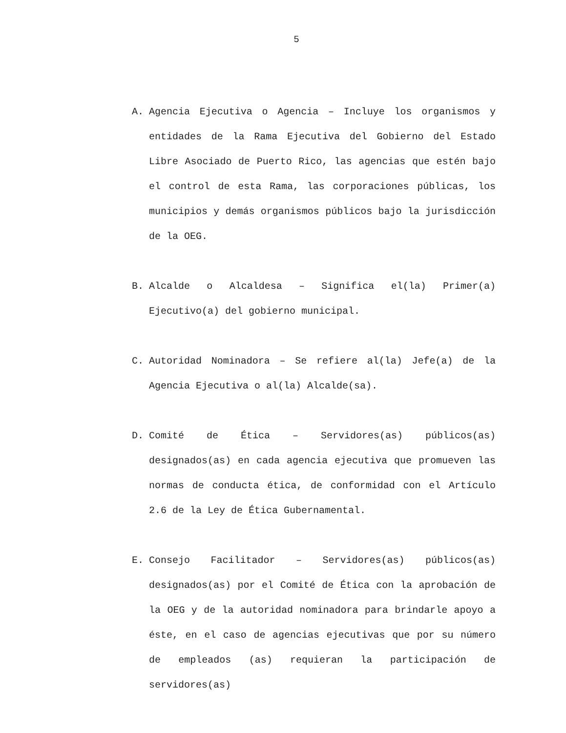5
A. Agencia Ejecutiva o Agencia – Incluye los organismos y entidades de la Rama Ejecutiva del Gobierno del Estado Libre Asociado de Puerto Rico, las agencias que estén bajo el control de esta Rama, las corporaciones públicas, los municipios y demás organismos públicos bajo la jurisdicción de la OEG.
B. Alcalde o Alcaldesa – Significa el(la) Primer(a) Ejecutivo(a) del gobierno municipal.
C. Autoridad Nominadora – Se refiere al(la) Jefe(a) de la Agencia Ejecutiva o al(la) Alcalde(sa).
D. Comité de Ética – Servidores(as) públicos(as) designados(as) en cada agencia ejecutiva que promueven las normas de conducta ética, de conformidad con el Artículo 2.6 de la Ley de Ética Gubernamental.
E. Consejo Facilitador – Servidores(as) públicos(as) designados(as) por el Comité de Ética con la aprobación de la OEG y de la autoridad nominadora para brindarle apoyo a éste, en el caso de agencias ejecutivas que por su número de empleados (as) requieran la participación de servidores(as)